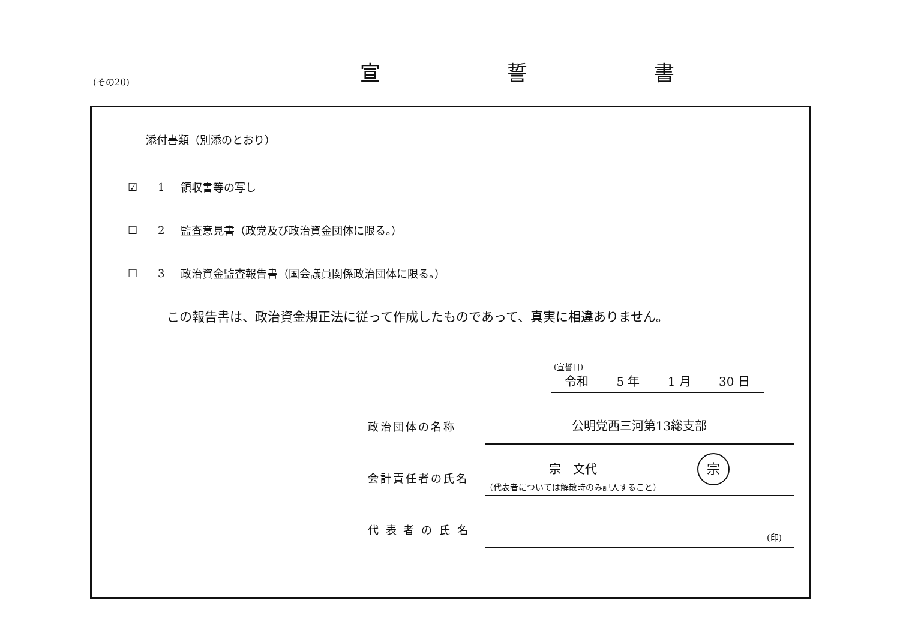(その20) 宣 誓 書
添付書類（別添のとおり）
☑ 1 領収書等の写し
☐ 2 監査意見書（政党及び政治資金団体に限る。）
☐ 3 政治資金監査報告書（国会議員関係政治団体に限る。）
この報告書は、政治資金規正法に従って作成したものであって、真実に相違ありません。
(宣誓日)
令和 5 年 1 月 30 日
政治団体の名称
公明党西三河第13総支部
会計責任者の氏名
宗　文代 宗
代 表 者 の 氏 名
（代表者については解散時のみ記入すること）
(印)